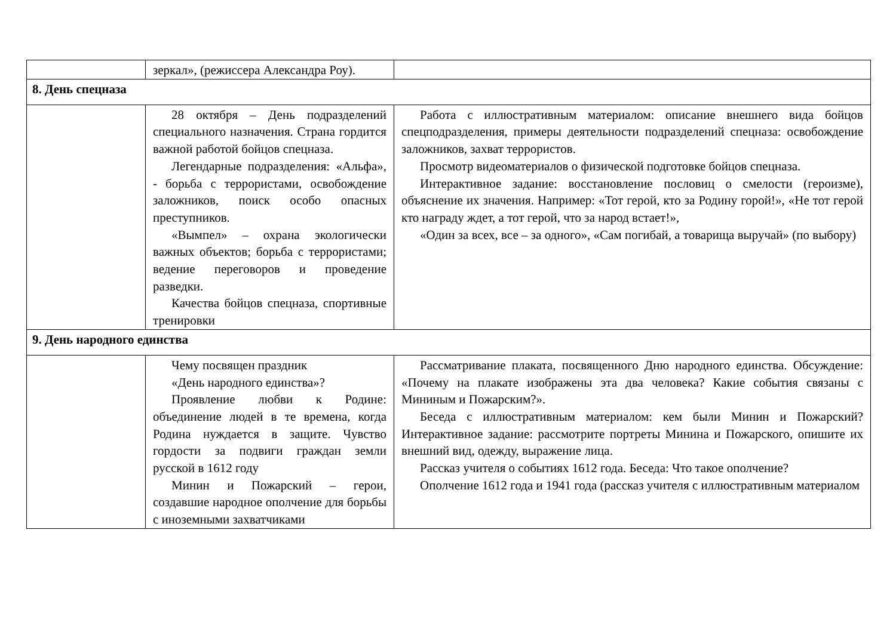| | зеркал», (режиссера Александра Роу). | |
| 8. День спецназа | | |
| | 28 октября – День подразделений специального назначения. Страна гордится важной работой бойцов спецназа. Легендарные подразделения: «Альфа», - борьба с террористами, освобождение заложников, поиск особо опасных преступников. «Вымпел» – охрана экологически важных объектов; борьба с террористами; ведение переговоров и проведение разведки. Качества бойцов спецназа, спортивные тренировки | Работа с иллюстративным материалом: описание внешнего вида бойцов спецподразделения, примеры деятельности подразделений спецназа: освобождение заложников, захват террористов. Просмотр видеоматериалов о физической подготовке бойцов спецназа. Интерактивное задание: восстановление пословиц о смелости (героизме), объяснение их значения. Например: «Тот герой, кто за Родину горой!», «Не тот герой кто награду ждет, а тот герой, что за народ встает!», «Один за всех, все – за одного», «Сам погибай, а товарища выручай» (по выбору) |
| 9. День народного единства | | |
| | Чему посвящен праздник «День народного единства»? Проявление любви к Родине: объединение людей в те времена, когда Родина нуждается в защите. Чувство гордости за подвиги граждан земли русской в 1612 году Минин и Пожарский – герои, создавшие народное ополчение для борьбы с иноземными захватчиками | Рассматривание плаката, посвященного Дню народного единства. Обсуждение: «Почему на плакате изображены эта два человека? Какие события связаны с Мининым и Пожарским?». Беседа с иллюстративным материалом: кем были Минин и Пожарский? Интерактивное задание: рассмотрите портреты Минина и Пожарского, опишите их внешний вид, одежду, выражение лица. Рассказ учителя о событиях 1612 года. Беседа: Что такое ополчение? Ополчение 1612 года и 1941 года (рассказ учителя с иллюстративным материалом |